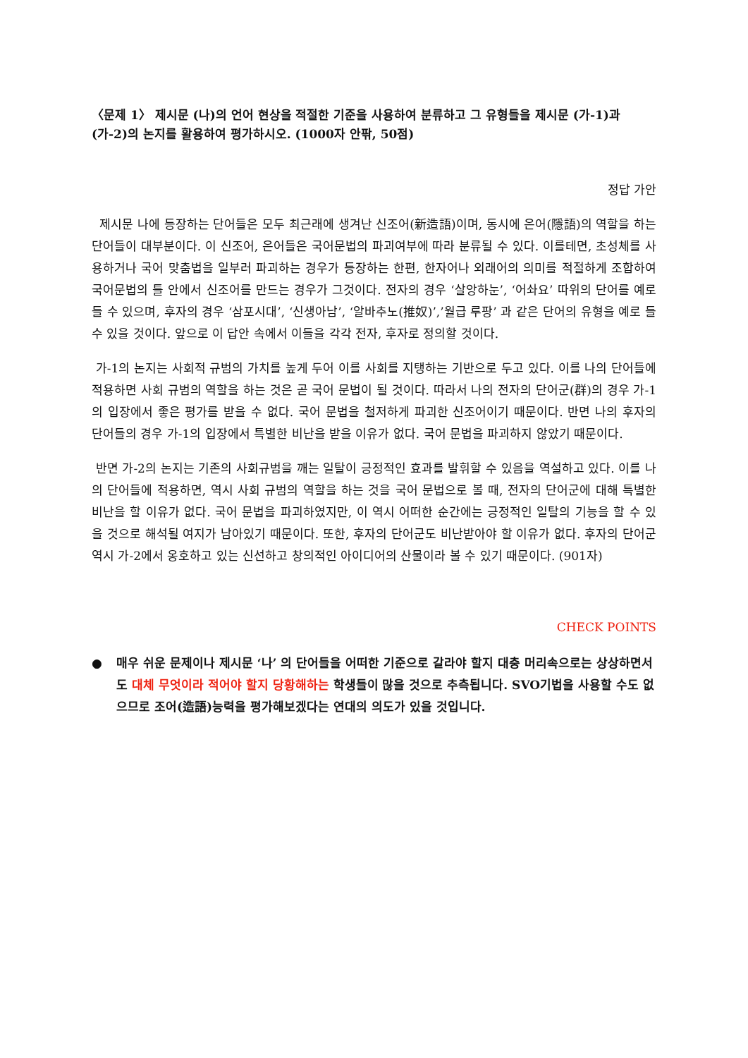〈문제 1〉 제시문 (나)의 언어 현상을 적절한 기준을 사용하여 분류하고 그 유형들을 제시문 (가-1)과 (가-2)의 논지를 활용하여 평가하시오. (1000자 안팎, 50점)
정답 가안
제시문 나에 등장하는 단어들은 모두 최근래에 생겨난 신조어(新造語)이며, 동시에 은어(隱語)의 역할을 하는 단어들이 대부분이다. 이 신조어, 은어들은 국어문법의 파괴여부에 따라 분류될 수 있다. 이를테면, 초성체를 사용하거나 국어 맞춤법을 일부러 파괴하는 경우가 등장하는 한편, 한자어나 외래어의 의미를 적절하게 조합하여 국어문법의 틀 안에서 신조어를 만드는 경우가 그것이다. 전자의 경우 ‘살앙하눈’, ‘어솨요’ 따위의 단어를 예로 들 수 있으며, 후자의 경우 ‘삼포시대’, ‘신생아남’, ‘알바추노(推奴)’,’월급 루팡’ 과 같은 단어의 유형을 예로 들 수 있을 것이다. 앞으로 이 답안 속에서 이들을 각각 전자, 후자로 정의할 것이다.
가-1의 논지는 사회적 규범의 가치를 높게 두어 이를 사회를 지탱하는 기반으로 두고 있다. 이를 나의 단어들에 적용하면 사회 규범의 역할을 하는 것은 곧 국어 문법이 될 것이다. 따라서 나의 전자의 단어군(群)의 경우 가-1의 입장에서 좋은 평가를 받을 수 없다. 국어 문법을 철저하게 파괴한 신조어이기 때문이다. 반면 나의 후자의 단어들의 경우 가-1의 입장에서 특별한 비난을 받을 이유가 없다. 국어 문법을 파괴하지 않았기 때문이다.
반면 가-2의 논지는 기존의 사회규범을 깨는 일탈이 긍정적인 효과를 발휘할 수 있음을 역설하고 있다. 이를 나의 단어들에 적용하면, 역시 사회 규범의 역할을 하는 것을 국어 문법으로 볼 때, 전자의 단어군에 대해 특별한 비난을 할 이유가 없다. 국어 문법을 파괴하였지만, 이 역시 어떠한 순간에는 긍정적인 일탈의 기능을 할 수 있을 것으로 해석될 여지가 남아있기 때문이다. 또한, 후자의 단어군도 비난받아야 할 이유가 없다. 후자의 단어군 역시 가-2에서 옹호하고 있는 신선하고 창의적인 아이디어의 산물이라 볼 수 있기 때문이다. (901자)
CHECK POINTS
● 매우 쉬운 문제이나 제시문 ‘나’ 의 단어들을 어떠한 기준으로 갈라야 할지 대충 머리속으로는 상상하면서도 대체 무엇이라 적어야 할지 당황해하는 학생들이 많을 것으로 추측됩니다. SVO기법을 사용할 수도 없으므로 조어(造語)능력을 평가해보겠다는 연대의 의도가 있을 것입니다.